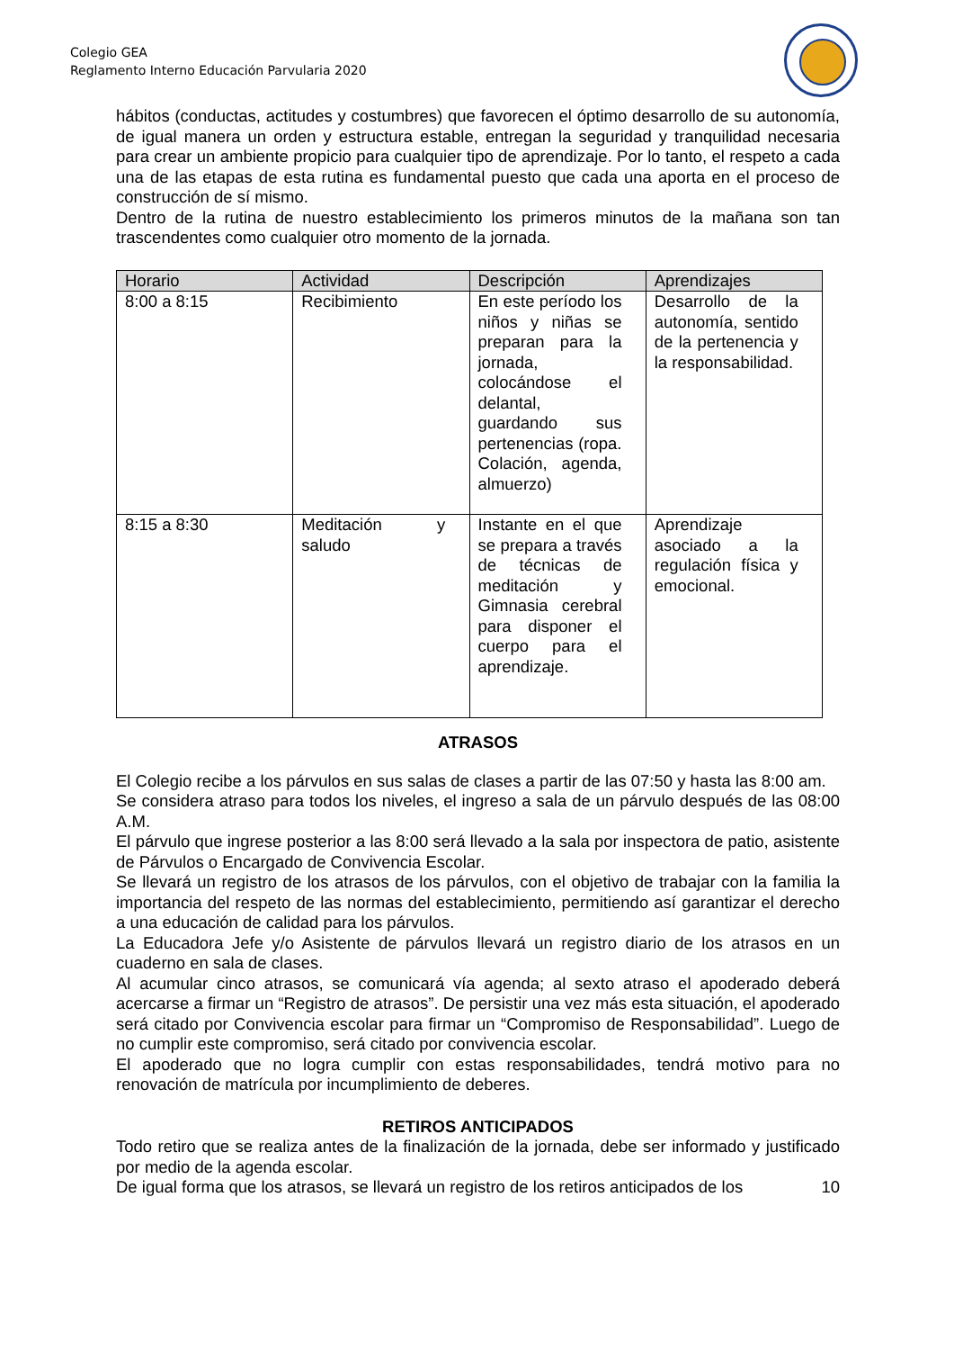Colegio GEA
Reglamento Interno Educación Parvularia 2020
hábitos (conductas, actitudes y costumbres) que favorecen el óptimo desarrollo de su autonomía, de igual manera un orden y estructura estable, entregan la seguridad y tranquilidad necesaria para crear un ambiente propicio para cualquier tipo de aprendizaje. Por lo tanto, el respeto a cada una de las etapas de esta rutina es fundamental puesto que cada una aporta en el proceso de construcción de sí mismo.
Dentro de la rutina de nuestro establecimiento los primeros minutos de la mañana son tan trascendentes como cualquier otro momento de la jornada.
| Horario | Actividad | Descripción | Aprendizajes |
| --- | --- | --- | --- |
| 8:00 a 8:15 | Recibimiento | En este período los niños y niñas se preparan para la jornada, colocándose el delantal, guardando sus pertenencias (ropa. Colación, agenda, almuerzo) | Desarrollo de la autonomía, sentido de la pertenencia y la responsabilidad. |
| 8:15 a 8:30 | Meditación y saludo | Instante en el que se prepara a través de técnicas de meditación y Gimnasia cerebral para disponer el cuerpo para el aprendizaje. | Aprendizaje asociado a la regulación física y emocional. |
ATRASOS
El Colegio recibe a los párvulos en sus salas de clases a partir de las 07:50 y hasta las 8:00 am.
Se considera atraso para todos los niveles, el ingreso a sala de un párvulo después de las 08:00 A.M.
El párvulo que ingrese posterior a las 8:00 será llevado a la sala por inspectora de patio, asistente de Párvulos o Encargado de Convivencia Escolar.
Se llevará un registro de los atrasos de los párvulos, con el objetivo de trabajar con la familia la importancia del respeto de las normas del establecimiento, permitiendo así garantizar el derecho a una educación de calidad para los párvulos.
La Educadora Jefe y/o Asistente de párvulos llevará un registro diario de los atrasos en un cuaderno en sala de clases.
Al acumular cinco atrasos, se comunicará vía agenda; al sexto atraso el apoderado deberá acercarse a firmar un “Registro de atrasos”. De persistir una vez más esta situación, el apoderado será citado por Convivencia escolar para firmar un “Compromiso de Responsabilidad”. Luego de no cumplir este compromiso, será citado por convivencia escolar.
El apoderado que no logra cumplir con estas responsabilidades, tendrá motivo para no renovación de matrícula por incumplimiento de deberes.
RETIROS ANTICIPADOS
Todo retiro que se realiza antes de la finalización de la jornada, debe ser informado y justificado por medio de la agenda escolar.
De igual forma que los atrasos, se llevará un registro de los retiros anticipados de los 10